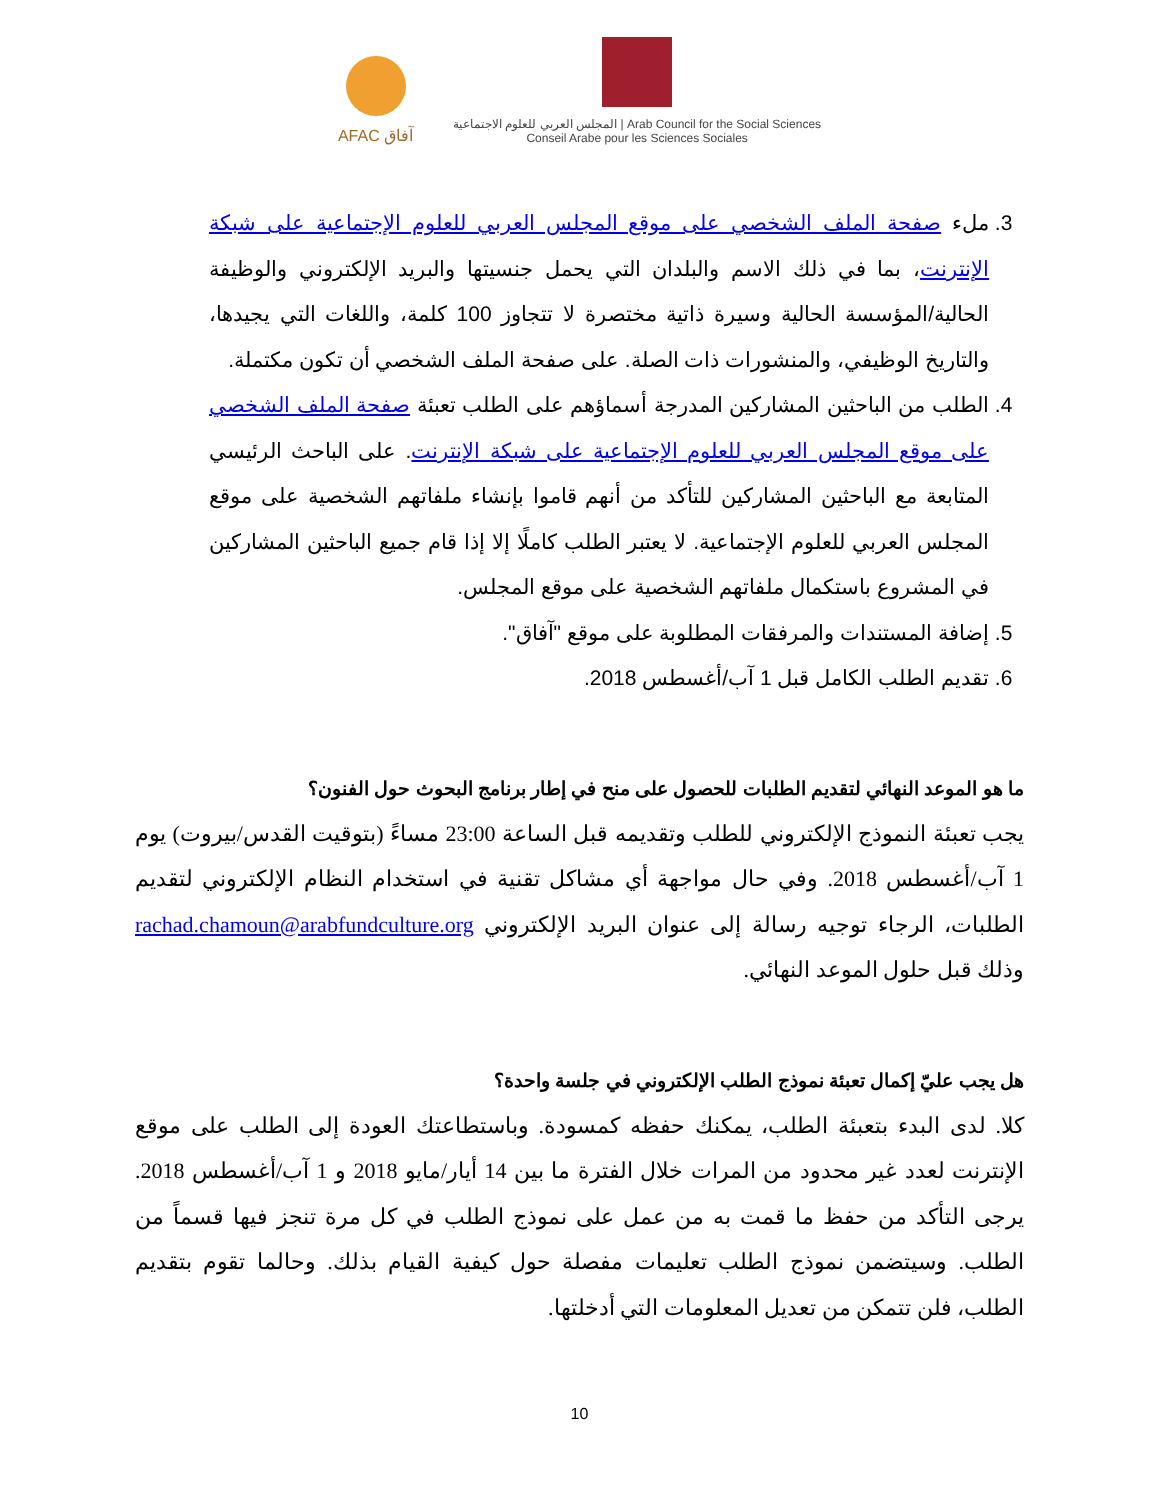AFAC آفاق
المجلس العربي للعلوم الاجتماعية | Arab Council for the Social Sciences
Conseil Arabe pour les Sciences Sociales
3. ملء صفحة الملف الشخصي على موقع المجلس العربي للعلوم الإجتماعية على شبكة الإنترنت، بما في ذلك الاسم والبلدان التي يحمل جنسيتها والبريد الإلكتروني والوظيفة الحالية/المؤسسة الحالية وسيرة ذاتية مختصرة لا تتجاوز 100 كلمة، واللغات التي يجيدها، والتاريخ الوظيفي، والمنشورات ذات الصلة. على صفحة الملف الشخصي أن تكون مكتملة.
4. الطلب من الباحثين المشاركين المدرجة أسماؤهم على الطلب تعبئة صفحة الملف الشخصي على موقع المجلس العربي للعلوم الإجتماعية على شبكة الإنترنت. على الباحث الرئيسي المتابعة مع الباحثين المشاركين للتأكد من أنهم قاموا بإنشاء ملفاتهم الشخصية على موقع المجلس العربي للعلوم الإجتماعية. لا يعتبر الطلب كاملًا إلا إذا قام جميع الباحثين المشاركين في المشروع باستكمال ملفاتهم الشخصية على موقع المجلس.
5. إضافة المستندات والمرفقات المطلوبة على موقع "آفاق".
6. تقديم الطلب الكامل قبل 1 آب/أغسطس 2018.
ما هو الموعد النهائي لتقديم الطلبات للحصول على منح في إطار برنامج البحوث حول الفنون؟
يجب تعبئة النموذج الإلكتروني للطلب وتقديمه قبل الساعة 23:00 مساءً (بتوقيت القدس/بيروت) يوم 1 آب/أغسطس 2018. وفي حال مواجهة أي مشاكل تقنية في استخدام النظام الإلكتروني لتقديم الطلبات، الرجاء توجيه رسالة إلى عنوان البريد الإلكتروني rachad.chamoun@arabfundculture.org وذلك قبل حلول الموعد النهائي.
هل يجب عليّ إكمال تعبئة نموذج الطلب الإلكتروني في جلسة واحدة؟
كلا. لدى البدء بتعبئة الطلب، يمكنك حفظه كمسودة. وباستطاعتك العودة إلى الطلب على موقع الإنترنت لعدد غير محدود من المرات خلال الفترة ما بين 14 أيار/مايو 2018 و 1 آب/أغسطس 2018. يرجى التأكد من حفظ ما قمت به من عمل على نموذج الطلب في كل مرة تنجز فيها قسماً من الطلب. وسيتضمن نموذج الطلب تعليمات مفصلة حول كيفية القيام بذلك. وحالما تقوم بتقديم الطلب، فلن تتمكن من تعديل المعلومات التي أدخلتها.
10